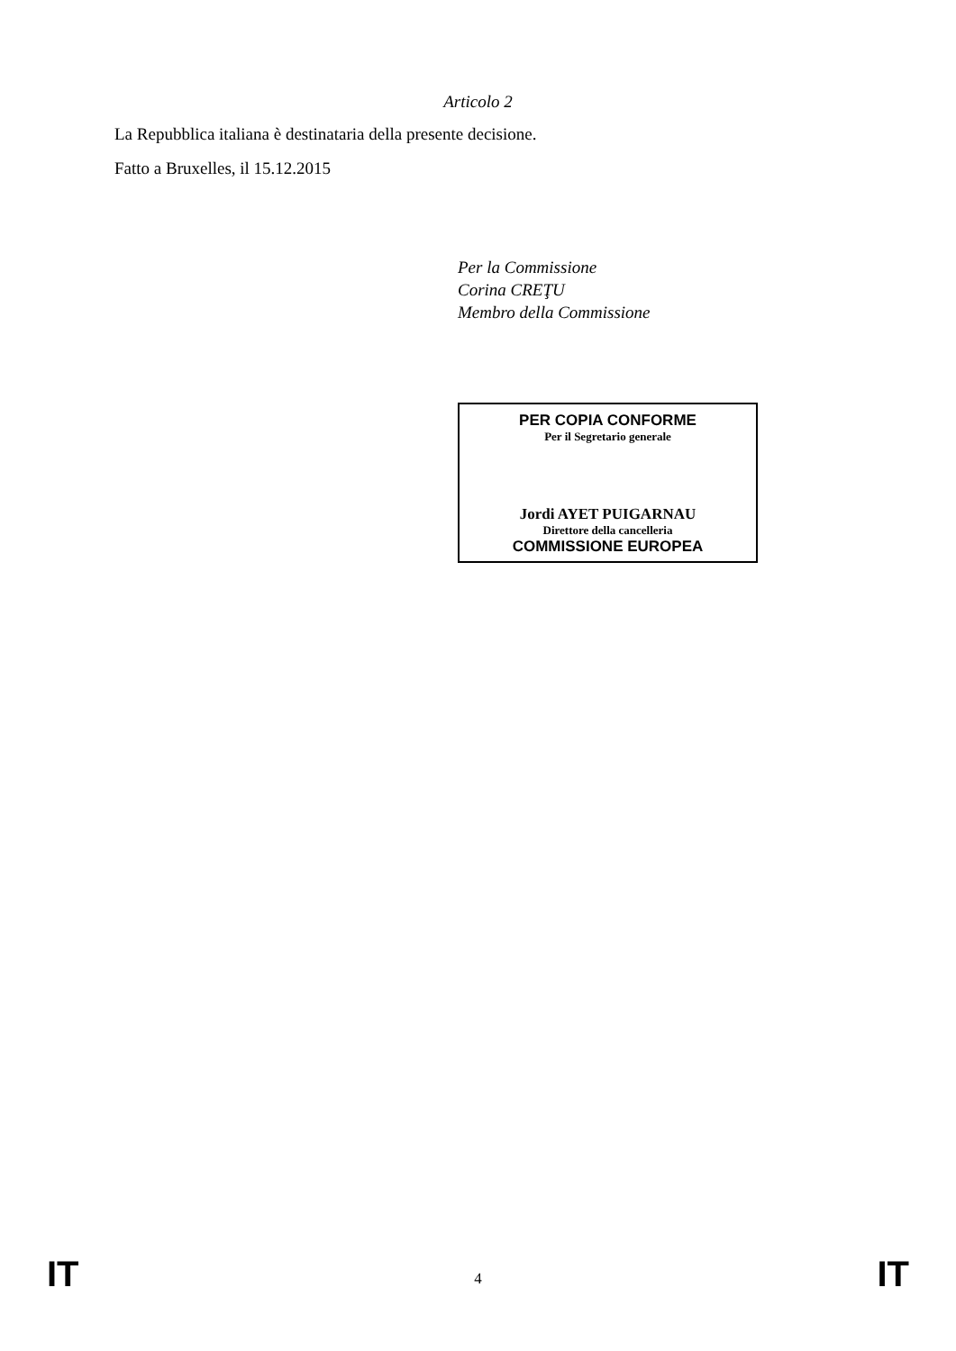Articolo 2
La Repubblica italiana è destinataria della presente decisione.
Fatto a Bruxelles, il 15.12.2015
Per la Commissione
Corina CREŢU
Membro della Commissione
PER COPIA CONFORME
Per il Segretario generale
Jordi AYET PUIGARNAU
Direttore della cancelleria
COMMISSIONE EUROPEA
IT 4 IT